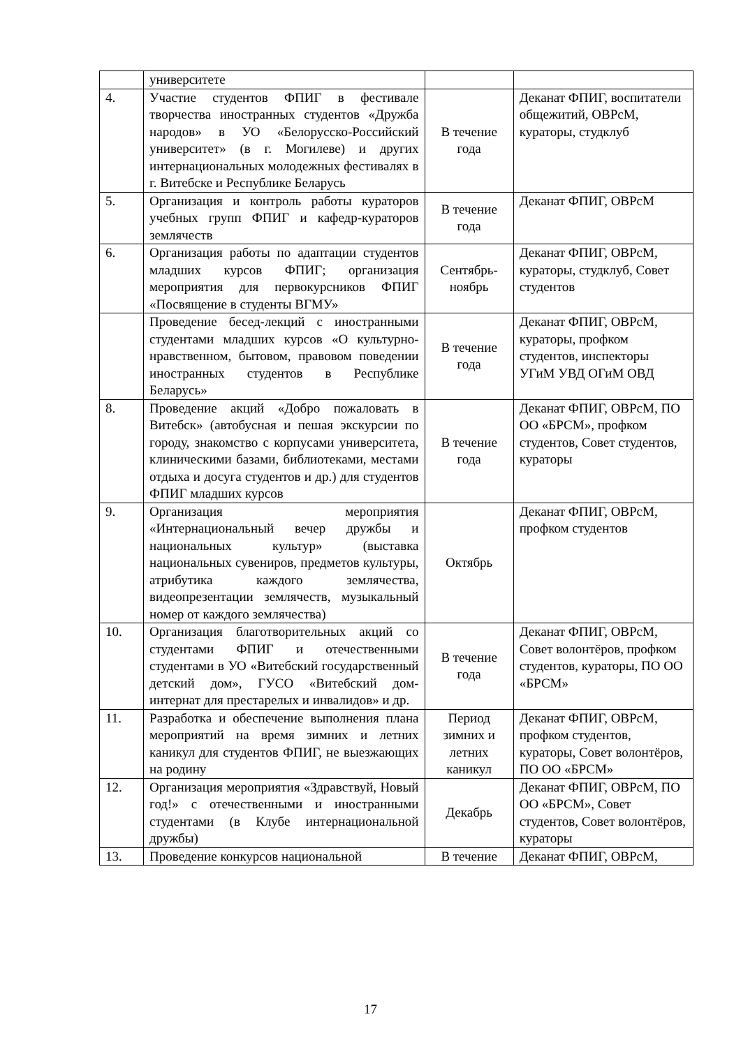| | университете | | |
| 4. | Участие студентов ФПИГ в фестивале творчества иностранных студентов «Дружба народов» в УО «Белорусско-Российский университет» (в г. Могилеве) и других интернациональных молодежных фестивалях в г. Витебске и Республике Беларусь | В течение года | Деканат ФПИГ, воспитатели общежитий, ОВРсМ, кураторы, студклуб |
| 5. | Организация и контроль работы кураторов учебных групп ФПИГ и кафедр-кураторов землячеств | В течение года | Деканат ФПИГ, ОВРсМ |
| 6. | Организация работы по адаптации студентов младших курсов ФПИГ; организация мероприятия для первокурсников ФПИГ «Посвящение в студенты ВГМУ» | Сентябрь-ноябрь | Деканат ФПИГ, ОВРсМ, кураторы, студклуб, Совет студентов |
| | Проведение бесед-лекций с иностранными студентами младших курсов «О культурно-нравственном, бытовом, правовом поведении иностранных студентов в Республике Беларусь» | В течение года | Деканат ФПИГ, ОВРсМ, кураторы, профком студентов, инспекторы УГиМ УВД ОГиМ ОВД |
| 8. | Проведение акций «Добро пожаловать в Витебск» (автобусная и пешая экскурсии по городу, знакомство с корпусами университета, клиническими базами, библиотеками, местами отдыха и досуга студентов и др.) для студентов ФПИГ младших курсов | В течение года | Деканат ФПИГ, ОВРсМ, ПО ОО «БРСМ», профком студентов, Совет студентов, кураторы |
| 9. | Организация мероприятия «Интернациональный вечер дружбы и национальных культур» (выставка национальных сувениров, предметов культуры, атрибутика каждого землячества, видеопрезентации землячеств, музыкальный номер от каждого землячества) | Октябрь | Деканат ФПИГ, ОВРсМ, профком студентов |
| 10. | Организация благотворительных акций со студентами ФПИГ и отечественными студентами в УО «Витебский государственный детский дом», ГУСО «Витебский дом-интернат для престарелых и инвалидов» и др. | В течение года | Деканат ФПИГ, ОВРсМ, Совет волонтёров, профком студентов, кураторы, ПО ОО «БРСМ» |
| 11. | Разработка и обеспечение выполнения плана мероприятий на время зимних и летних каникул для студентов ФПИГ, не выезжающих на родину | Период зимних и летних каникул | Деканат ФПИГ, ОВРсМ, профком студентов, кураторы, Совет волонтёров, ПО ОО «БРСМ» |
| 12. | Организация мероприятия «Здравствуй, Новый год!» с отечественными и иностранными студентами (в Клубе интернациональной дружбы) | Декабрь | Деканат ФПИГ, ОВРсМ, ПО ОО «БРСМ», Совет студентов, Совет волонтёров, кураторы |
| 13. | Проведение конкурсов национальной | В течение | Деканат ФПИГ, ОВРсМ, |
17